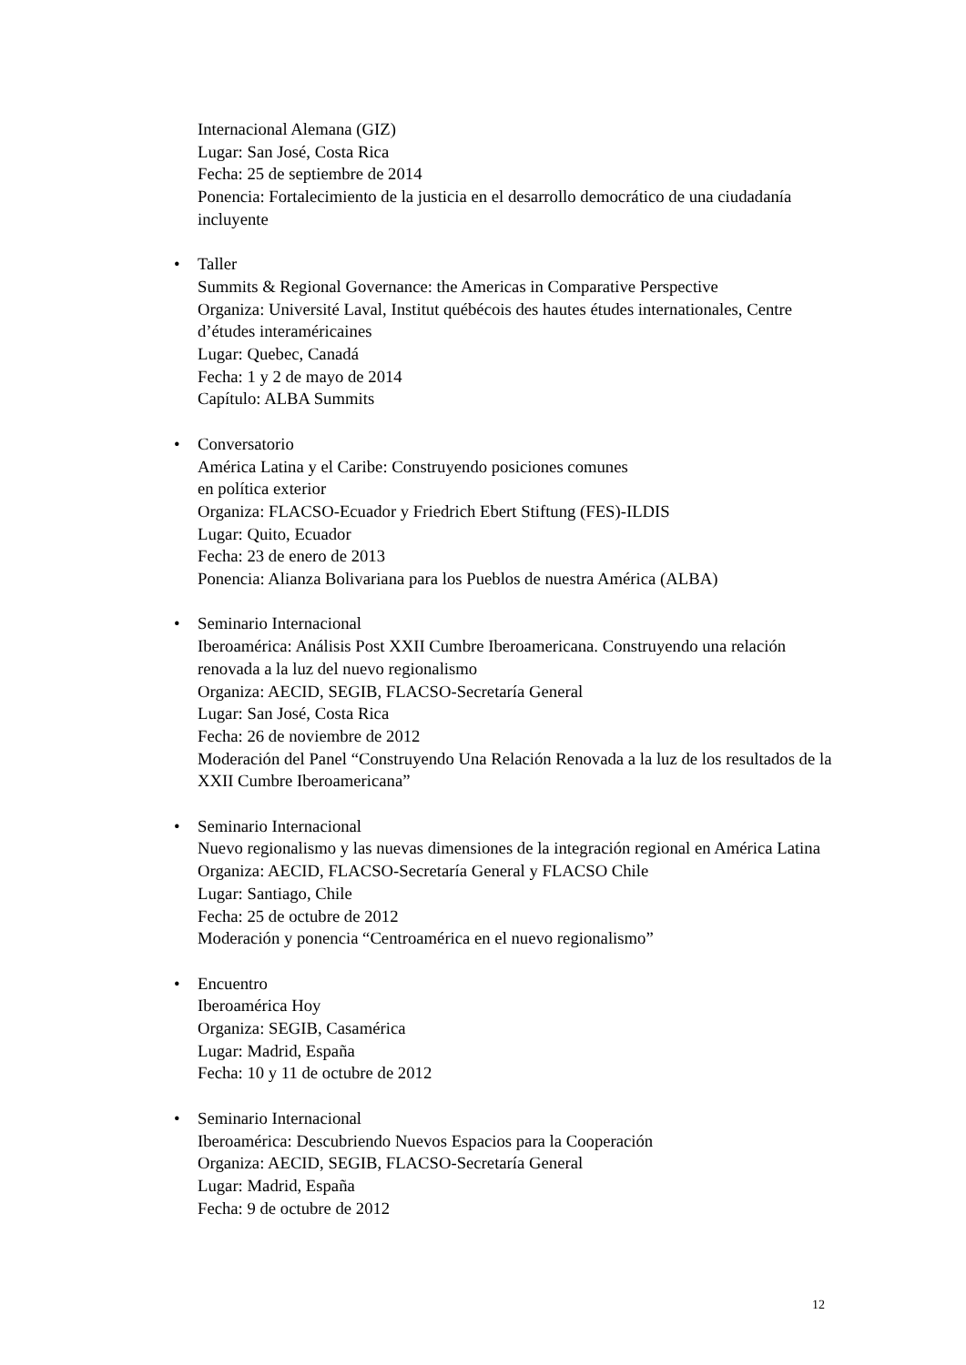Internacional Alemana (GIZ)
Lugar: San José, Costa Rica
Fecha: 25 de septiembre de 2014
Ponencia: Fortalecimiento de la justicia en el desarrollo democrático de una ciudadanía incluyente
• Taller
Summits & Regional Governance: the Americas in Comparative Perspective
Organiza: Université Laval, Institut québécois des hautes études internationales, Centre d’études interaméricaines
Lugar: Quebec, Canadá
Fecha: 1 y 2 de mayo de 2014
Capítulo: ALBA Summits
• Conversatorio
América Latina y el Caribe: Construyendo posiciones comunes
en política exterior
Organiza: FLACSO-Ecuador y Friedrich Ebert Stiftung (FES)-ILDIS
Lugar: Quito, Ecuador
Fecha: 23 de enero de 2013
Ponencia: Alianza Bolivariana para los Pueblos de nuestra América (ALBA)
• Seminario Internacional
Iberoamérica: Análisis Post XXII Cumbre Iberoamericana. Construyendo una relación renovada a la luz del nuevo regionalismo
Organiza: AECID, SEGIB, FLACSO-Secretaría General
Lugar: San José, Costa Rica
Fecha: 26 de noviembre de 2012
Moderación del Panel “Construyendo Una Relación Renovada a la luz de los resultados de la XXII Cumbre Iberoamericana”
• Seminario Internacional
Nuevo regionalismo y las nuevas dimensiones de la integración regional en América Latina
Organiza: AECID, FLACSO-Secretaría General y FLACSO Chile
Lugar: Santiago, Chile
Fecha: 25 de octubre de 2012
Moderación y ponencia “Centroamérica en el nuevo regionalismo”
• Encuentro
Iberoamérica Hoy
Organiza: SEGIB, Casamérica
Lugar: Madrid, España
Fecha: 10 y 11 de octubre de 2012
• Seminario Internacional
Iberoamérica: Descubriendo Nuevos Espacios para la Cooperación
Organiza: AECID, SEGIB, FLACSO-Secretaría General
Lugar: Madrid, España
Fecha: 9 de octubre de 2012
12